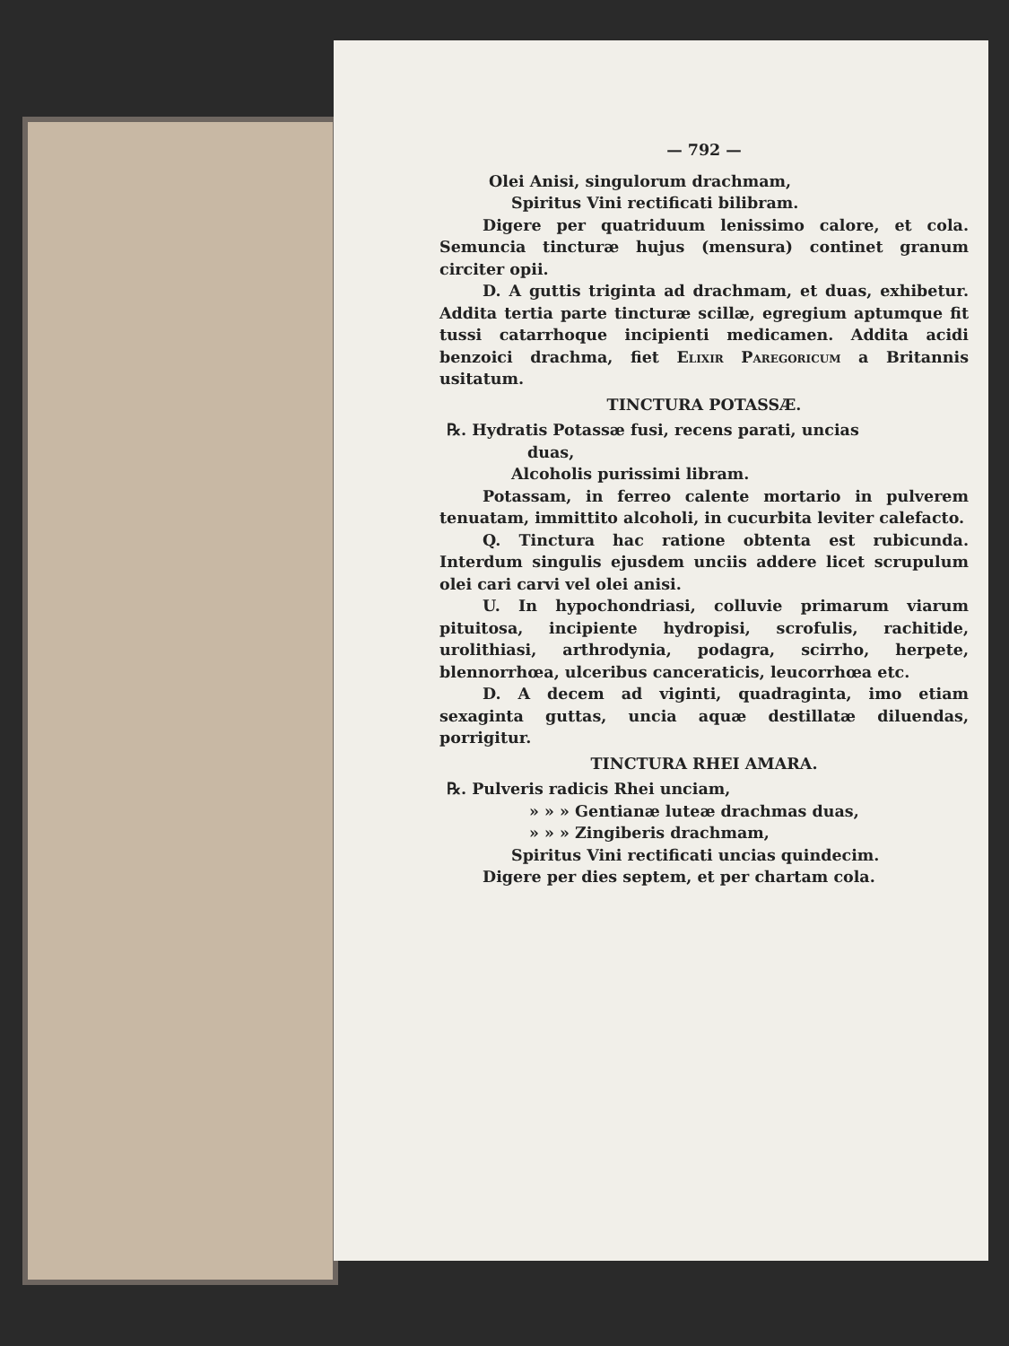— 792 —
Olei Anisi, singulorum drachmam,
Spiritus Vini rectificati bilibram.
Digere per quatriduum lenissimo calore, et cola. Semuncia tincturæ hujus (mensura) continet granum circiter opii.
D. A guttis triginta ad drachmam, et duas, exhibetur. Addita tertia parte tincturæ scillæ, egregium aptumque fit tussi catarrhoque incipienti medicamen. Addita acidi benzoici drachma, fiet Elixir Paregoricum a Britannis usitatum.
TINCTURA POTASSÆ.
℞. Hydratis Potassæ fusi, recens parati, uncias
duas,
Alcoholis purissimi libram.
Potassam, in ferreo calente mortario in pulverem tenuatam, immittito alcoholi, in cucurbita leviter calefacto.
Q. Tinctura hac ratione obtenta est rubicunda. Interdum singulis ejusdem unciis addere licet scrupulum olei cari carvi vel olei anisi.
U. In hypochondriasi, colluvie primarum viarum pituitosa, incipiente hydropisi, scrofulis, rachitide, urolithiasi, arthrodynia, podagra, scirrho, herpete, blennorrhœa, ulceribus canceraticis, leucorrhœa etc.
D. A decem ad viginti, quadraginta, imo etiam sexaginta guttas, uncia aquæ destillatæ diluendas, porrigitur.
TINCTURA RHEI AMARA.
℞. Pulveris radicis Rhei unciam,
» » » Gentianæ luteæ drachmas duas,
» » » Zingiberis drachmam,
Spiritus Vini rectificati uncias quindecim.
Digere per dies septem, et per chartam cola.